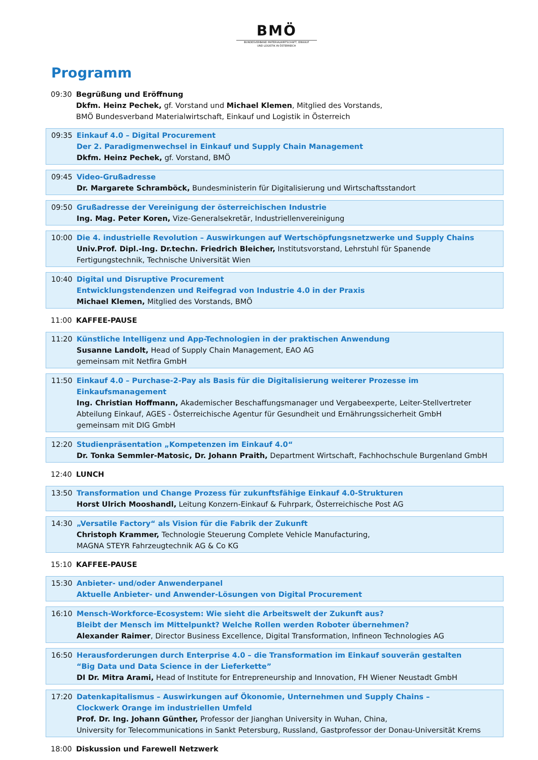BMÖ
BUNDESVERBAND MATERIALWIRTSCHAFT, EINKAUF
UND LOGISTIK IN ÖSTERREICH
Programm
09:30 Begrüßung und Eröffnung
Dkfm. Heinz Pechek, gf. Vorstand und Michael Klemen, Mitglied des Vorstands,
BMÖ Bundesverband Materialwirtschaft, Einkauf und Logistik in Österreich
09:35 Einkauf 4.0 – Digital Procurement
Der 2. Paradigmenwechsel in Einkauf und Supply Chain Management
Dkfm. Heinz Pechek, gf. Vorstand, BMÖ
09:45 Video-Grußadresse
Dr. Margarete Schramböck, Bundesministerin für Digitalisierung und Wirtschaftsstandort
09:50 Grußadresse der Vereinigung der österreichischen Industrie
Ing. Mag. Peter Koren, Vize-Generalsekretär, Industriellenvereinigung
10:00 Die 4. industrielle Revolution – Auswirkungen auf Wertschöpfungsnetzwerke und Supply Chains
Univ.Prof. Dipl.-Ing. Dr.techn. Friedrich Bleicher, Institutsvorstand, Lehrstuhl für Spanende Fertigungstechnik, Technische Universität Wien
10:40 Digital und Disruptive Procurement
Entwicklungstendenzen und Reifegrad von Industrie 4.0 in der Praxis
Michael Klemen, Mitglied des Vorstands, BMÖ
11:00 KAFFEE-PAUSE
11:20 Künstliche Intelligenz und App-Technologien in der praktischen Anwendung
Susanne Landolt, Head of Supply Chain Management, EAO AG
gemeinsam mit Netfira GmbH
11:50 Einkauf 4.0 – Purchase-2-Pay als Basis für die Digitalisierung weiterer Prozesse im Einkaufsmanagement
Ing. Christian Hoffmann, Akademischer Beschaffungsmanager und Vergabeexperte, Leiter-Stellvertreter Abteilung Einkauf, AGES - Österreichische Agentur für Gesundheit und Ernährungssicherheit GmbH
gemeinsam mit DIG GmbH
12:20 Studienpräsentation „Kompetenzen im Einkauf 4.0“
Dr. Tonka Semmler-Matosic, Dr. Johann Praith, Department Wirtschaft, Fachhochschule Burgenland GmbH
12:40 LUNCH
13:50 Transformation und Change Prozess für zukunftsfähige Einkauf 4.0-Strukturen
Horst Ulrich Mooshandl, Leitung Konzern-Einkauf & Fuhrpark, Österreichische Post AG
14:30 „Versatile Factory“ als Vision für die Fabrik der Zukunft
Christoph Krammer, Technologie Steuerung Complete Vehicle Manufacturing,
MAGNA STEYR Fahrzeugtechnik AG & Co KG
15:10 KAFFEE-PAUSE
15:30 Anbieter- und/oder Anwenderpanel
Aktuelle Anbieter- und Anwender-Lösungen von Digital Procurement
16:10 Mensch-Workforce-Ecosystem: Wie sieht die Arbeitswelt der Zukunft aus?
Bleibt der Mensch im Mittelpunkt? Welche Rollen werden Roboter übernehmen?
Alexander Raimer, Director Business Excellence, Digital Transformation, Infineon Technologies AG
16:50 Herausforderungen durch Enterprise 4.0 – die Transformation im Einkauf souverän gestalten
“Big Data und Data Science in der Lieferkette”
DI Dr. Mitra Arami, Head of Institute for Entrepreneurship and Innovation, FH Wiener Neustadt GmbH
17:20 Datenkapitalismus – Auswirkungen auf Ökonomie, Unternehmen und Supply Chains –
Clockwerk Orange im industriellen Umfeld
Prof. Dr. Ing. Johann Günther, Professor der Jianghan University in Wuhan, China,
University for Telecommunications in Sankt Petersburg, Russland, Gastprofessor der Donau-Universität Krems
18:00 Diskussion und Farewell Netzwerk